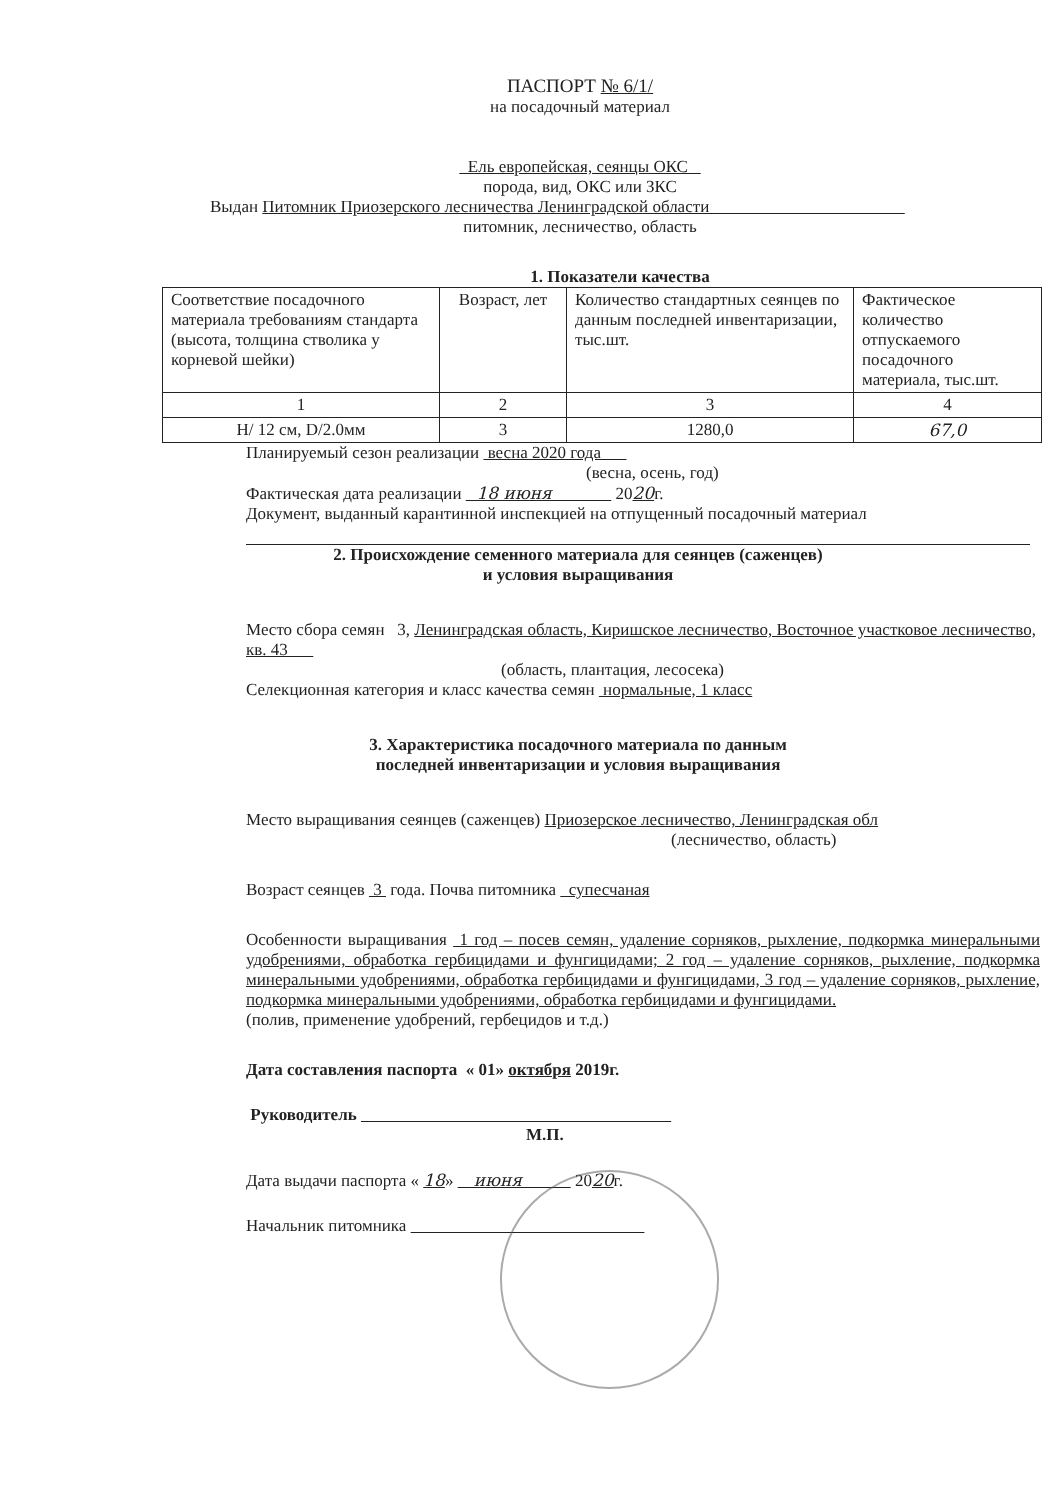ПАСПОРТ № 6/1/
на посадочный материал
Ель европейская, сеянцы ОКС
порода, вид, ОКС или ЗКС
Выдан Питомник Приозерского лесничества Ленинградской области
питомник, лесничество, область
1. Показатели качества
| Соответствие посадочного материала требованиям стандарта (высота, толщина стволика у корневой шейки) | Возраст, лет | Количество стандартных сеянцев по данным последней инвентаризации, тыс.шт. | Фактическое количество отпускаемого посадочного материала, тыс.шт. |
| 1 | 2 | 3 | 4 |
| H/ 12 см, D/2.0мм | 3 | 1280,0 | 67,0 |
Планируемый сезон реализации весна 2020 года
(весна, осень, год)
Фактическая дата реализации 18 июня 2020г.
Документ, выданный карантинной инспекцией на отпущенный посадочный материал
2. Происхождение семенного материала для сеянцев (саженцев)
и условия выращивания
Место сбора семян 3, Ленинградская область, Киришское лесничество, Восточное участковое лесничество, кв. 43
(область, плантация, лесосека)
Селекционная категория и класс качества семян нормальные, 1 класс
3. Характеристика посадочного материала по данным
последней инвентаризации и условия выращивания
Место выращивания сеянцев (саженцев) Приозерское лесничество, Ленинградская обл
(лесничество, область)
Возраст сеянцев 3 года. Почва питомника супесчаная
Особенности выращивания 1 год – посев семян, удаление сорняков, рыхление, подкормка минеральными удобрениями, обработка гербицидами и фунгицидами; 2 год – удаление сорняков, рыхление, подкормка минеральными удобрениями, обработка гербицидами и фунгицидами, 3 год – удаление сорняков, рыхление, подкормка минеральными удобрениями, обработка гербицидами и фунгицидами.
(полив, применение удобрений, гербецидов и т.д.)
Дата составления паспорта « 01» октября 2019г.
Руководитель
М.П.
Дата выдачи паспорта « 18» июня 2020г.
Начальник питомника